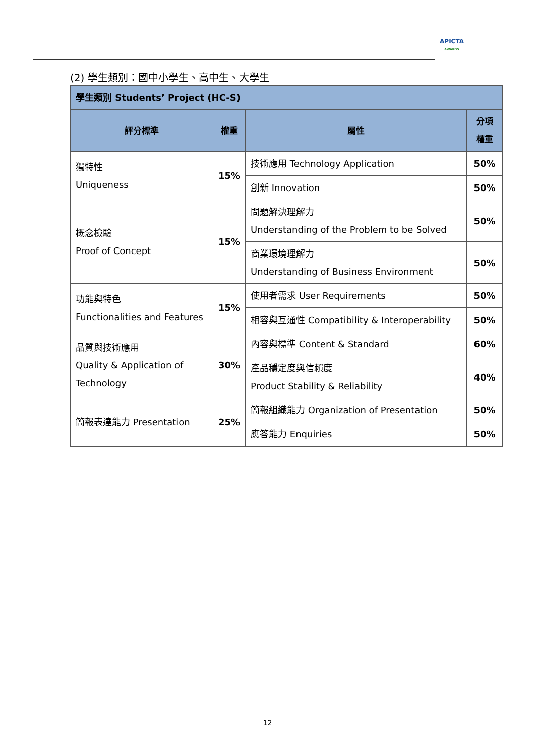APICTA
AWARDS
(2) 學生類別：國中小學生、高中生、大學生
| 學生類別 Students’ Project (HC-S) | | | |
| 評分標準 | 權重 | 屬性 | 分項 權重 |
| 獨特性 Uniqueness | 15% | 技術應用 Technology Application | 50% |
| | | 創新 Innovation | 50% |
| 概念檢驗 Proof of Concept | 15% | 問題解決理解力 Understanding of the Problem to be Solved | 50% |
| | | 商業環境理解力 Understanding of Business Environment | 50% |
| 功能與特色 Functionalities and Features | 15% | 使用者需求 User Requirements | 50% |
| | | 相容與互通性 Compatibility & Interoperability | 50% |
| 品質與技術應用 Quality & Application of Technology | 30% | 內容與標準 Content & Standard | 60% |
| | | 產品穩定度與信賴度 Product Stability & Reliability | 40% |
| 簡報表達能力 Presentation | 25% | 簡報組織能力 Organization of Presentation | 50% |
| | | 應答能力 Enquiries | 50% |
12